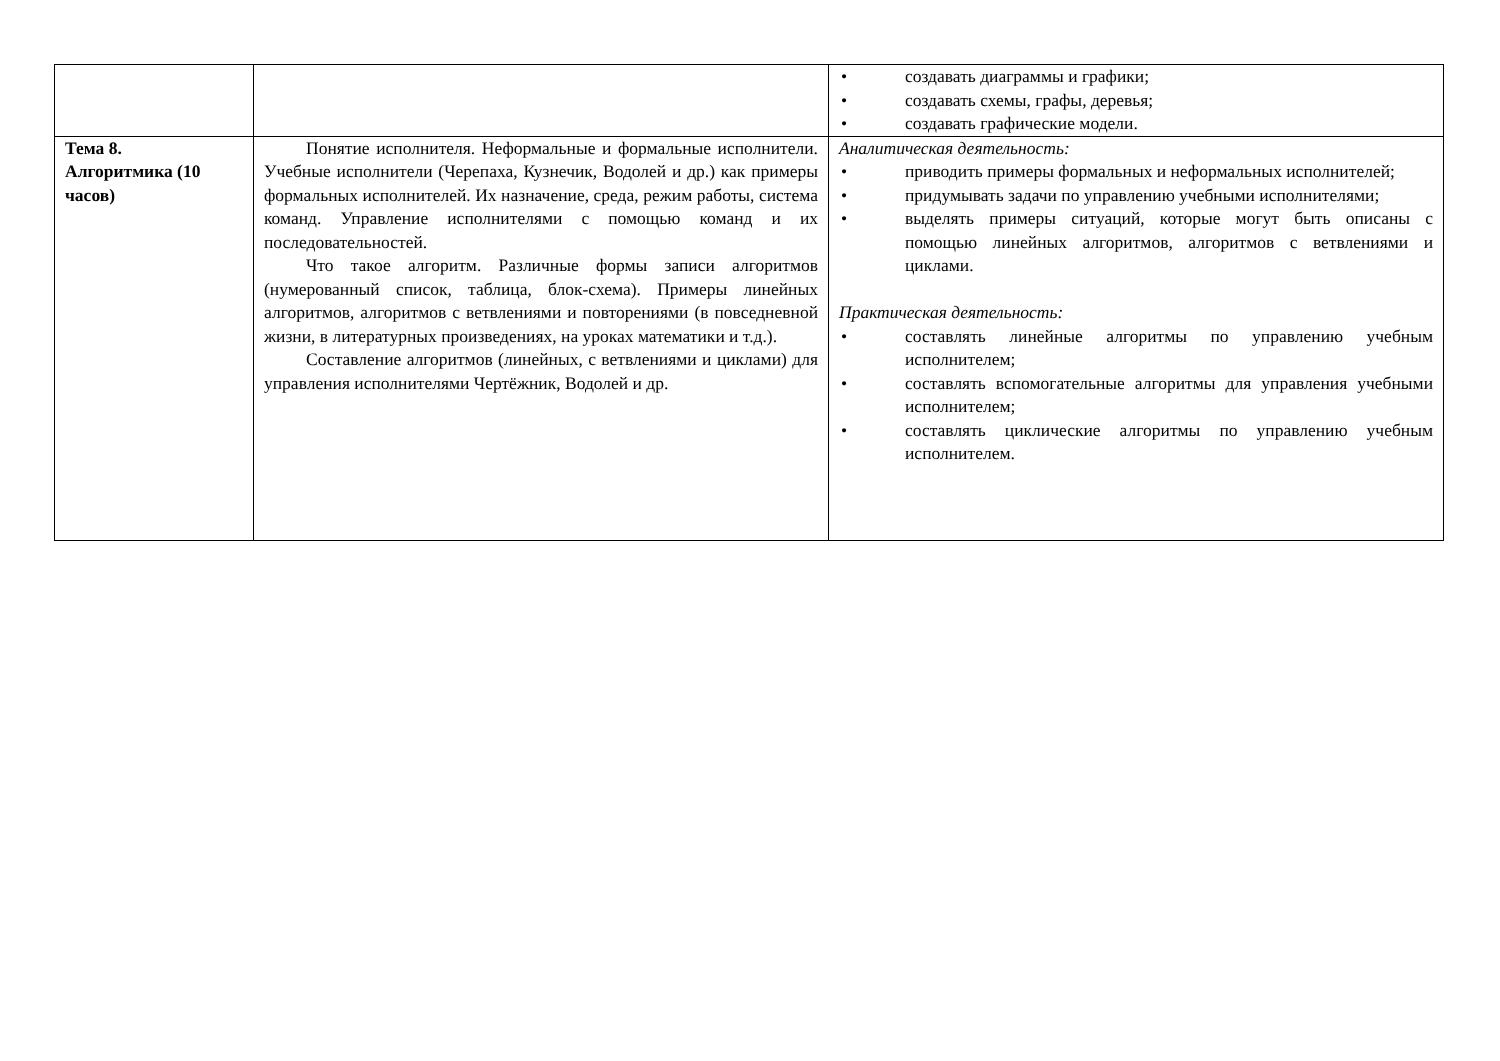| | | • создавать диаграммы и графики; • создавать схемы, графы, деревья; • создавать графические модели. |
| Тема 8. Алгоритмика (10 часов) | Понятие исполнителя. Неформальные и формальные исполнители. Учебные исполнители (Черепаха, Кузнечик, Водолей и др.) как примеры формальных исполнителей. Их назначение, среда, режим работы, система команд. Управление исполнителями с помощью команд и их последовательностей. Что такое алгоритм. Различные формы записи алгоритмов (нумерованный список, таблица, блок-схема). Примеры линейных алгоритмов, алгоритмов с ветвлениями и повторениями (в повседневной жизни, в литературных произведениях, на уроках математики и т.д.). Составление алгоритмов (линейных, с ветвлениями и циклами) для управления исполнителями Чертёжник, Водолей и др. | Аналитическая деятельность: • приводить примеры формальных и неформальных исполнителей; • придумывать задачи по управлению учебными исполнителями; • выделять примеры ситуаций, которые могут быть описаны с помощью линейных алгоритмов, алгоритмов с ветвлениями и циклами. Практическая деятельность: • составлять линейные алгоритмы по управлению учебным исполнителем; • составлять вспомогательные алгоритмы для управления учебными исполнителем; • составлять циклические алгоритмы по управлению учебным исполнителем. |